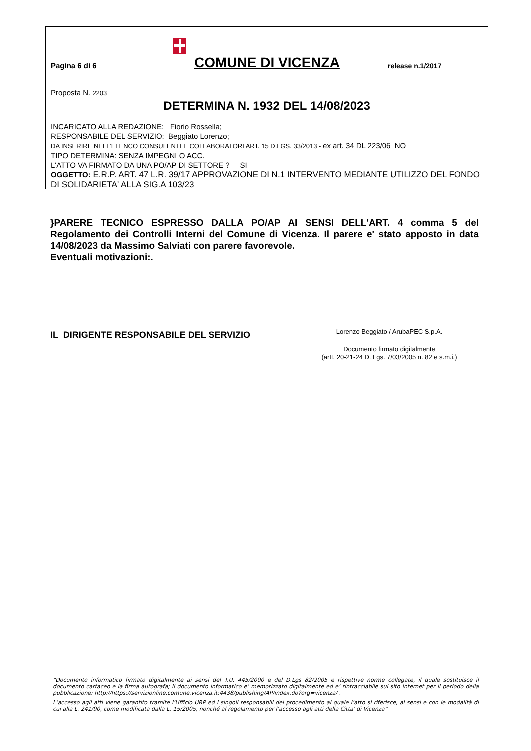Pagina 6 di 6
COMUNE DI VICENZA
release n.1/2017
Proposta N. 2203
DETERMINA N. 1932 DEL 14/08/2023
INCARICATO ALLA REDAZIONE: Fiorio Rossella;
RESPONSABILE DEL SERVIZIO: Beggiato Lorenzo;
DA INSERIRE NELL’ELENCO CONSULENTI E COLLABORATORI ART. 15 D.LGS. 33/2013 - ex art. 34 DL 223/06 NO
TIPO DETERMINA: SENZA IMPEGNI O ACC.
L'ATTO VA FIRMATO DA UNA PO/AP DI SETTORE ? SI
OGGETTO: E.R.P. ART. 47 L.R. 39/17 APPROVAZIONE DI N.1 INTERVENTO MEDIANTE UTILIZZO DEL FONDO DI SOLIDARIETA' ALLA SIG.A 103/23
}PARERE TECNICO ESPRESSO DALLA PO/AP AI SENSI DELL'ART. 4 comma 5 del Regolamento dei Controlli Interni del Comune di Vicenza. Il parere e' stato apposto in data 14/08/2023 da Massimo Salviati con parere favorevole.
Eventuali motivazioni:.
IL DIRIGENTE RESPONSABILE DEL SERVIZIO
Lorenzo Beggiato / ArubaPEC S.p.A.
Documento firmato digitalmente
(artt. 20-21-24 D. Lgs. 7/03/2005 n. 82 e s.m.i.)
“Documento informatico firmato digitalmente ai sensi del T.U. 445/2000 e del D.Lgs 82/2005 e rispettive norme collegate, il quale sostituisce il documento cartaceo e la firma autografa; il documento informatico e’ memorizzato digitalmente ed e’ rintracciabile sul sito internet per il periodo della pubblicazione: http://https://servizionline.comune.vicenza.it:4438/publishing/AP/index.do?org=vicenza/ .
L’accesso agli atti viene garantito tramite l’Ufficio URP ed i singoli responsabili del procedimento al quale l’atto si riferisce, ai sensi e con le modalità di cui alla L. 241/90, come modificata dalla L. 15/2005, nonché al regolamento per l’accesso agli atti della Citta' di Vicenza”